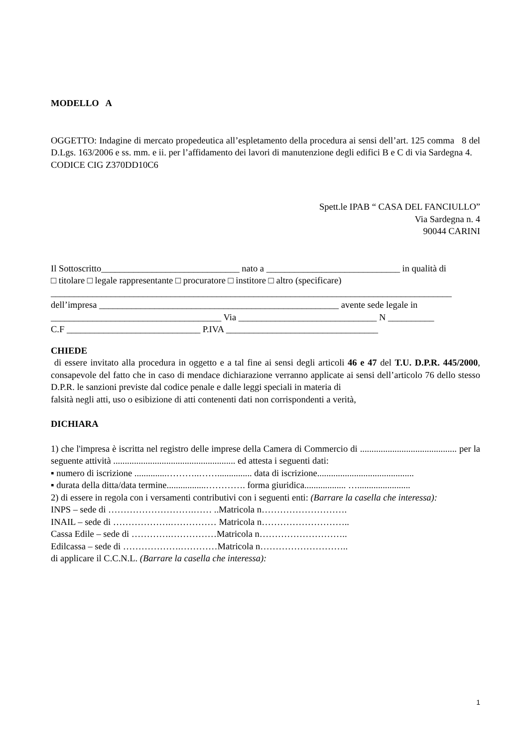MODELLO A
OGGETTO: Indagine di mercato propedeutica all’espletamento della procedura ai sensi dell’art. 125 comma 8 del D.Lgs. 163/2006 e ss. mm. e ii. per l’affidamento dei lavori di manutenzione degli edifici B e C di via Sardegna 4.
CODICE CIG Z370DD10C6
Spett.le IPAB “ CASA DEL FANCIULLO”
Via Sardegna n. 4
90044 CARINI
Il Sottoscritto______________________________ nato a _____________________________ in qualità di
□ titolare □ legale rappresentante □ procuratore □ institore □ altro (specificare)
_______________________________________________________________________________________
dell’impresa ____________________________________________________ avente sede legale in
_____________________________________ Via ______________________________ N __________
C.F _____________________________ P.IVA _________________________________
CHIEDE
di essere invitato alla procedura in oggetto e a tal fine ai sensi degli articoli 46 e 47 del T.U. D.P.R. 445/2000, consapevole del fatto che in caso di mendace dichiarazione verranno applicate ai sensi dell’articolo 76 dello stesso D.P.R. le sanzioni previste dal codice penale e dalle leggi speciali in materia di
falsità negli atti, uso o esibizione di atti contenenti dati non corrispondenti a verità,
DICHIARA
1) che l'impresa è iscritta nel registro delle imprese della Camera di Commercio di .......................................... per la seguente attività ..................................................... ed attesta i seguenti dati:
▪ numero di iscrizione ..............………..……............... data di iscrizione..........................................
▪ durata della ditta/data termine.................…………. forma giuridica.................. ….......................
2) di essere in regola con i versamenti contributivi con i seguenti enti: (Barrare la casella che interessa):
INPS – sede di ……………………….…… ..Matricola n……………………….
INAIL – sede di ……………….…………… Matricola n………………………..
Cassa Edile – sede di ………….……………Matricola n………………………..
Edilcassa – sede di ……………….…………Matricola n………………………..
di applicare il C.C.N.L. (Barrare la casella che interessa):
1